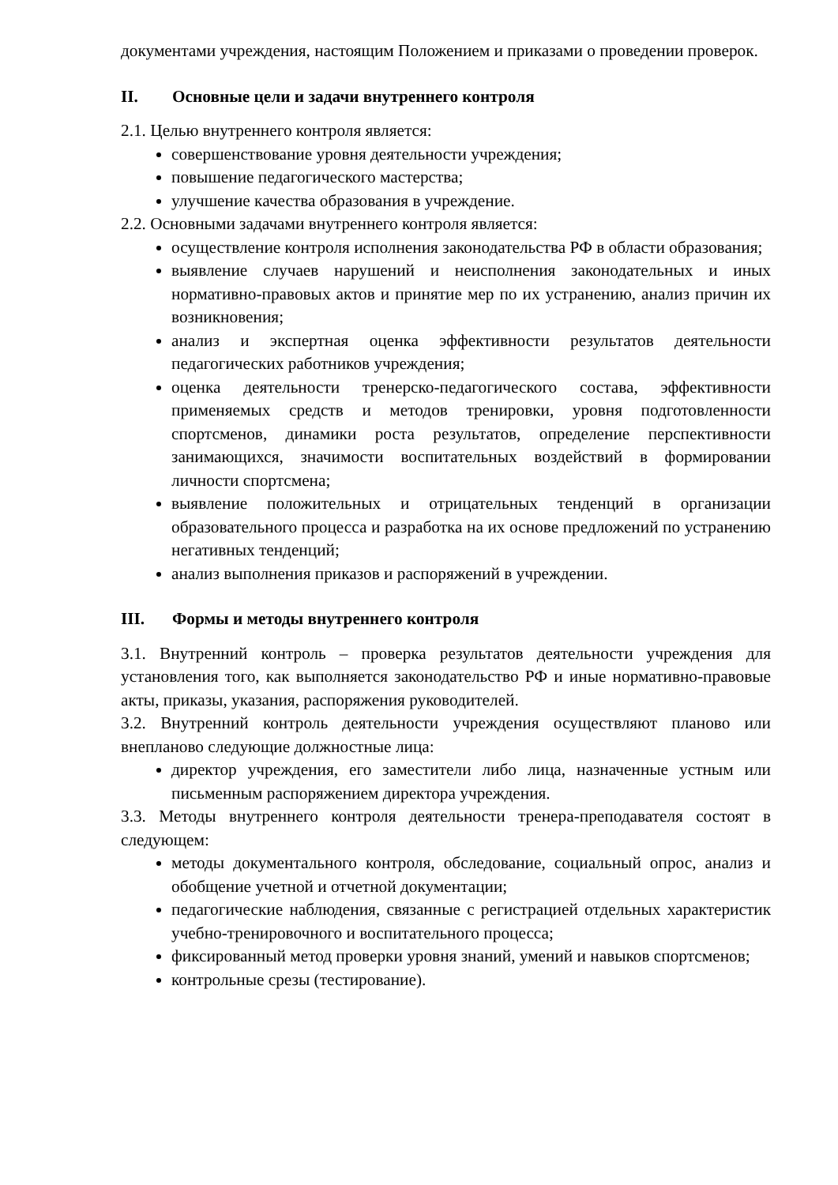документами учреждения, настоящим Положением и приказами о проведении проверок.
II. Основные цели и задачи внутреннего контроля
2.1. Целью внутреннего контроля является:
совершенствование уровня деятельности учреждения;
повышение педагогического мастерства;
улучшение качества образования в учреждение.
2.2. Основными задачами внутреннего контроля является:
осуществление контроля исполнения законодательства РФ в области образования;
выявление случаев нарушений и неисполнения законодательных и иных нормативно-правовых актов и принятие мер по их устранению, анализ причин их возникновения;
анализ и экспертная оценка эффективности результатов деятельности педагогических работников учреждения;
оценка деятельности тренерско-педагогического состава, эффективности применяемых средств и методов тренировки, уровня подготовленности спортсменов, динамики роста результатов, определение перспективности занимающихся, значимости воспитательных воздействий в формировании личности спортсмена;
выявление положительных и отрицательных тенденций в организации образовательного процесса и разработка на их основе предложений по устранению негативных тенденций;
анализ выполнения приказов и распоряжений в учреждении.
III. Формы и методы внутреннего контроля
3.1. Внутренний контроль – проверка результатов деятельности учреждения для установления того, как выполняется законодательство РФ и иные нормативно-правовые акты, приказы, указания, распоряжения руководителей.
3.2. Внутренний контроль деятельности учреждения осуществляют планово или внепланово следующие должностные лица:
директор учреждения, его заместители либо лица, назначенные устным или письменным распоряжением директора учреждения.
3.3. Методы внутреннего контроля деятельности тренера-преподавателя состоят в следующем:
методы документального контроля, обследование, социальный опрос, анализ и обобщение учетной и отчетной документации;
педагогические наблюдения, связанные с регистрацией отдельных характеристик учебно-тренировочного и воспитательного процесса;
фиксированный метод проверки уровня знаний, умений и навыков спортсменов;
контрольные срезы (тестирование).